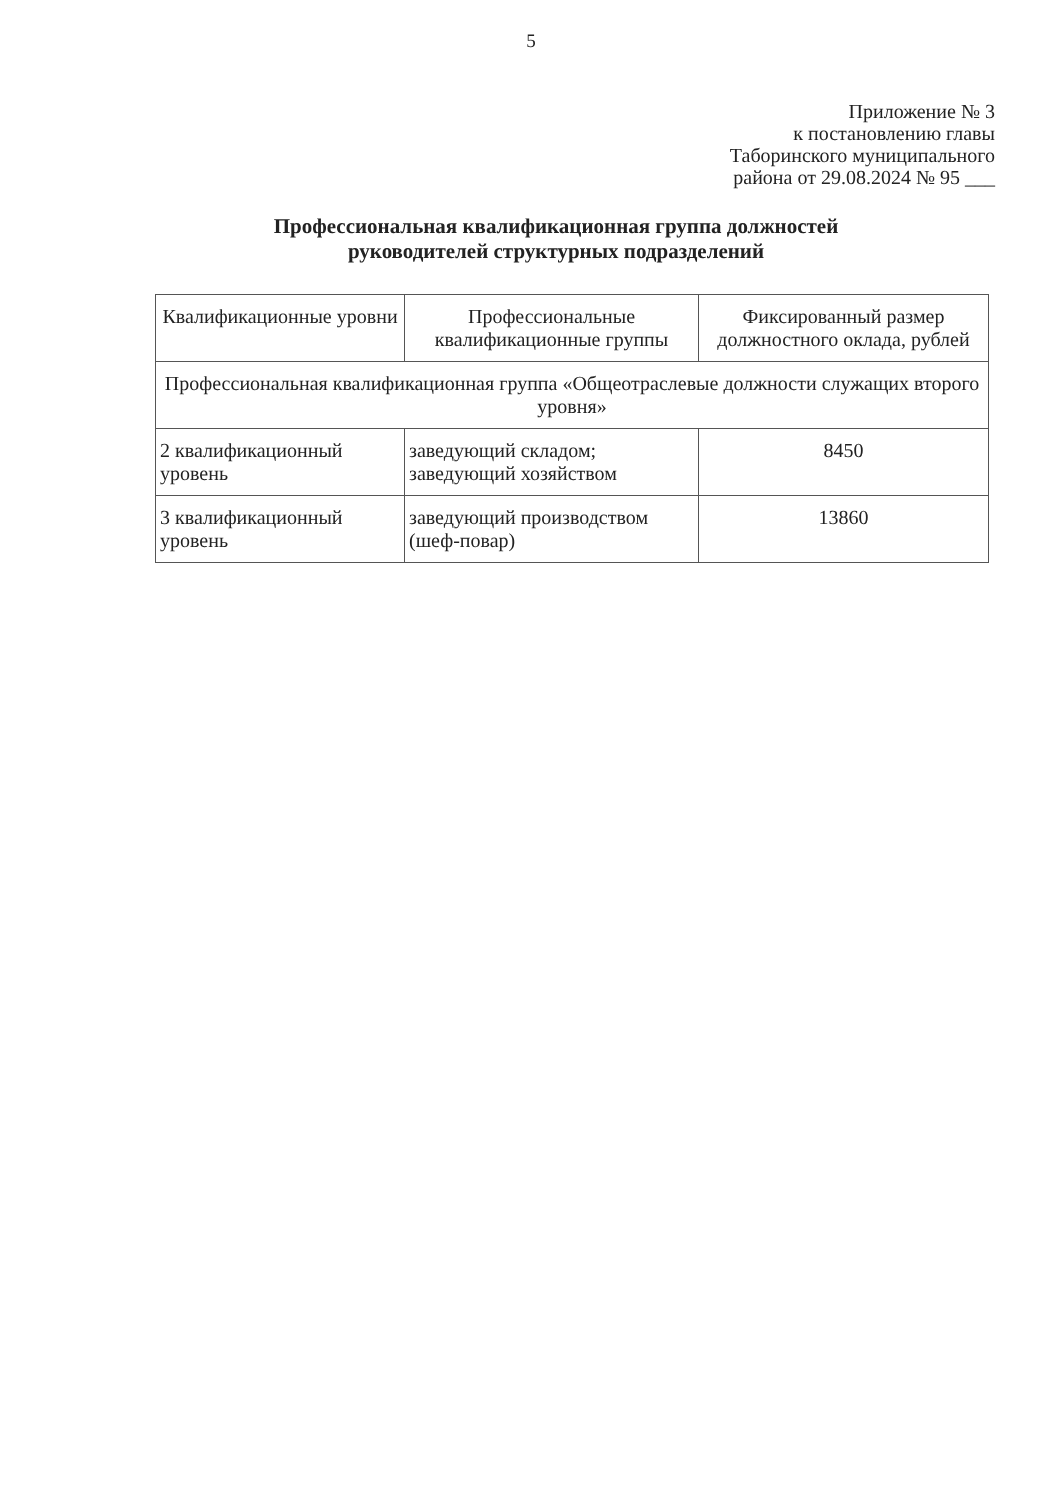5
Приложение № 3
к постановлению главы
Таборинского муниципального
района от 29.08.2024 № 95 ___
Профессиональная квалификационная группа должностей
руководителей структурных подразделений
| Квалификационные уровни | Профессиональные квалификационные группы | Фиксированный размер должностного оклада, рублей |
| Профессиональная квалификационная группа «Общеотраслевые должности служащих второго уровня» | | |
| 2 квалификационный уровень | заведующий складом; заведующий хозяйством | 8450 |
| 3 квалификационный уровень | заведующий производством (шеф-повар) | 13860 |